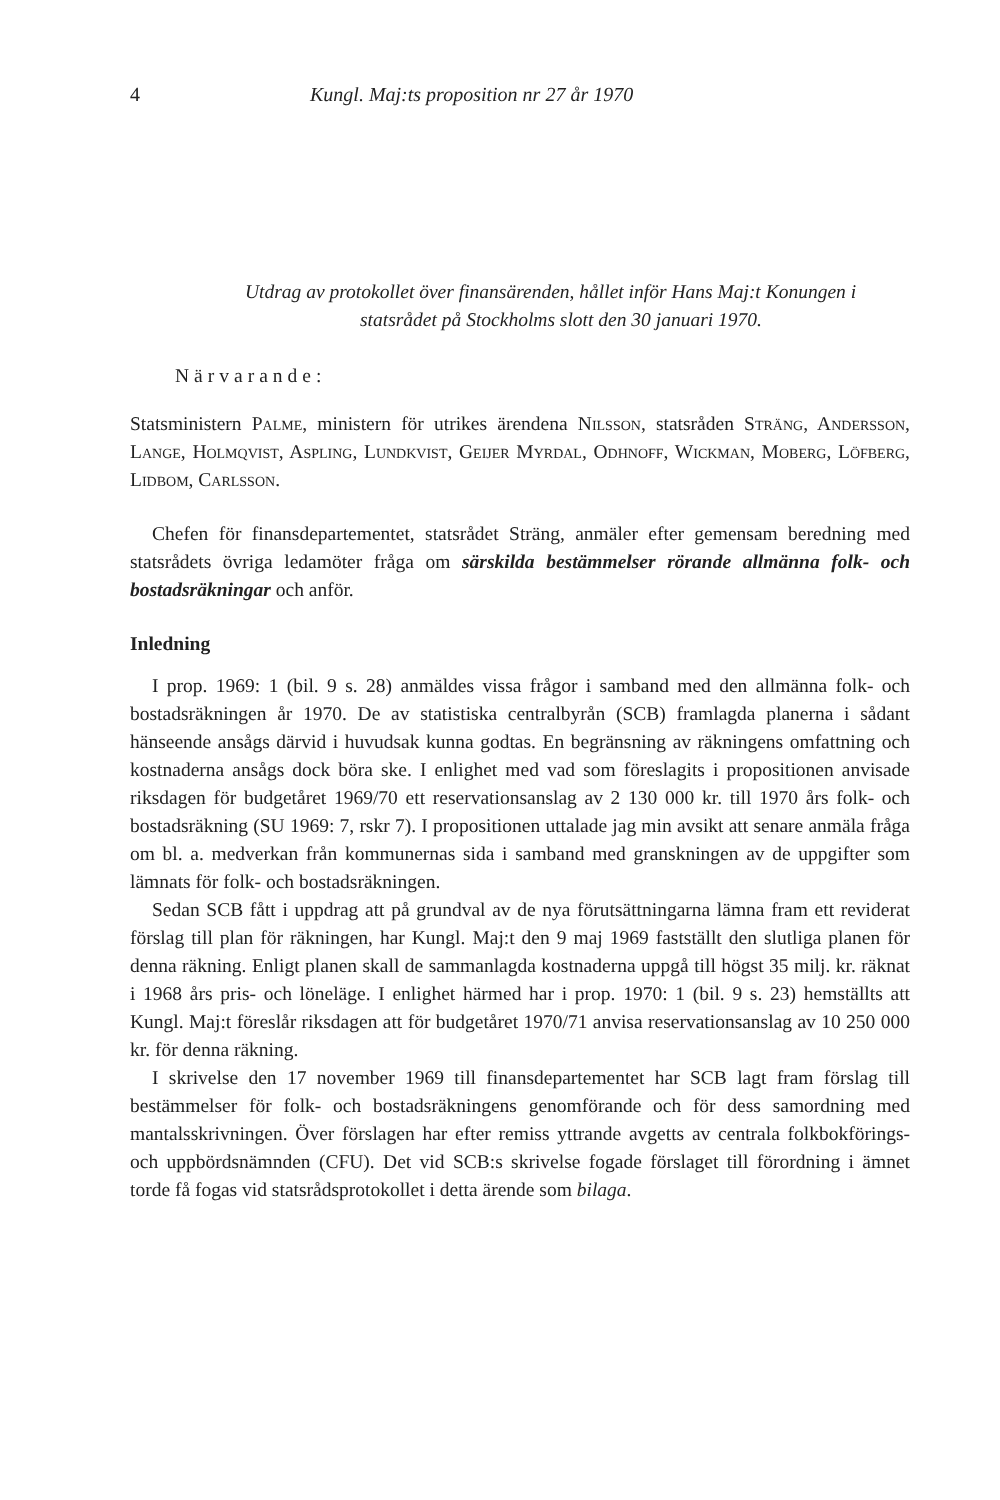4 Kungl. Maj:ts proposition nr 27 år 1970
Utdrag av protokollet över finansärenden, hållet inför Hans Maj:t Konungen i statsrådet på Stockholms slott den 30 januari 1970.
Närvarande:
Statsministern Palme, ministern för utrikes ärendena Nilsson, statsråden Sträng, Andersson, Lange, Holmqvist, Aspling, Lundkvist, Geijer Myrdal, Odhnoff, Wickman, Moberg, Löfberg, Lidbom, Carlsson.
Chefen för finansdepartementet, statsrådet Sträng, anmäler efter gemensam beredning med statsrådets övriga ledamöter fråga om särskilda bestämmelser rörande allmänna folk- och bostadsräkningar och anför.
Inledning
I prop. 1969: 1 (bil. 9 s. 28) anmäldes vissa frågor i samband med den allmänna folk- och bostadsräkningen år 1970. De av statistiska centralbyrån (SCB) framlagda planerna i sådant hänseende ansågs därvid i huvudsak kunna godtas. En begränsning av räkningens omfattning och kostnaderna ansågs dock böra ske. I enlighet med vad som föreslagits i propositionen anvisade riksdagen för budgetåret 1969/70 ett reservationsanslag av 2 130 000 kr. till 1970 års folk- och bostadsräkning (SU 1969: 7, rskr 7). I propositionen uttalade jag min avsikt att senare anmäla fråga om bl. a. medverkan från kommunernas sida i samband med granskningen av de uppgifter som lämnats för folk- och bostadsräkningen.
Sedan SCB fått i uppdrag att på grundval av de nya förutsättningarna lämna fram ett reviderat förslag till plan för räkningen, har Kungl. Maj:t den 9 maj 1969 fastställt den slutliga planen för denna räkning. Enligt planen skall de sammanlagda kostnaderna uppgå till högst 35 milj. kr. räknat i 1968 års pris- och löneläge. I enlighet härmed har i prop. 1970: 1 (bil. 9 s. 23) hemställts att Kungl. Maj:t föreslår riksdagen att för budgetåret 1970/71 anvisa reservationsanslag av 10 250 000 kr. för denna räkning.
I skrivelse den 17 november 1969 till finansdepartementet har SCB lagt fram förslag till bestämmelser för folk- och bostadsräkningens genomförande och för dess samordning med mantalsskrivningen. Över förslagen har efter remiss yttrande avgetts av centrala folkbokförings- och uppbördsnämnden (CFU). Det vid SCB:s skrivelse fogade förslaget till förordning i ämnet torde få fogas vid statsrådsprotokollet i detta ärende som bilaga.